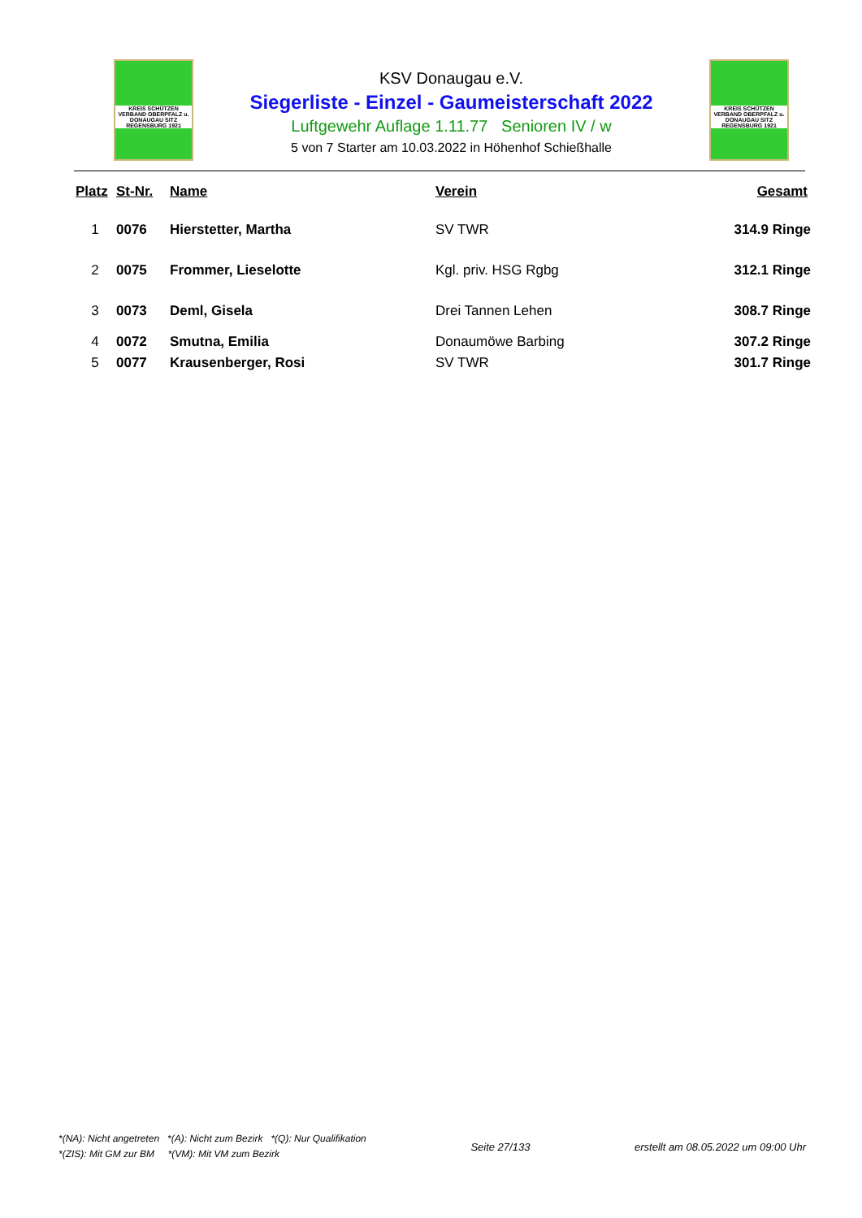KREIS SCHÜTZEN VERBAND OBERPFALZ u. DONAUGAU SITZ REGENSBURG 1921
KSV Donaugau e.V.
Siegerliste - Einzel - Gaumeisterschaft 2022
Luftgewehr Auflage 1.11.77 Senioren IV / w
5 von 7 Starter am 10.03.2022 in Höhenhof Schießhalle
KREIS SCHÜTZEN VERBAND OBERPFALZ u. DONAUGAU SITZ REGENSBURG 1921
| Platz | St-Nr. | Name | Verein | Gesamt |
| --- | --- | --- | --- | --- |
| 1 | 0076 | Hierstetter, Martha | SV TWR | 314.9 Ringe |
| 2 | 0075 | Frommer, Lieselotte | Kgl. priv. HSG Rgbg | 312.1 Ringe |
| 3 | 0073 | Deml, Gisela | Drei Tannen Lehen | 308.7 Ringe |
| 4 | 0072 | Smutna, Emilia | Donaumöwe Barbing | 307.2 Ringe |
| 5 | 0077 | Krausenberger, Rosi | SV TWR | 301.7 Ringe |
*(NA): Nicht angetreten *(A): Nicht zum Bezirk *(Q): Nur Qualifikation
*(ZIS): Mit GM zur BM *(VM): Mit VM zum Bezirk
Seite 27/133
erstellt am 08.05.2022 um 09:00 Uhr